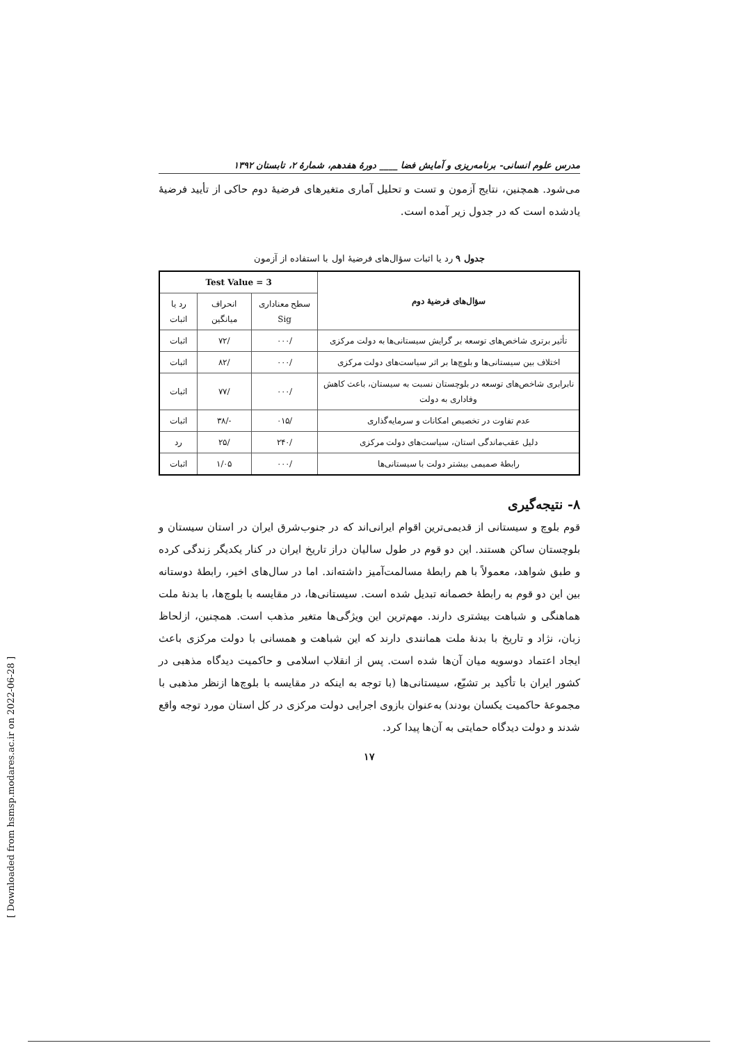مدرس علوم انسانی- برنامه‌ریزی و آمایش فضا ____ دورهٔ هفدهم، شمارهٔ ۲، تابستان ۱۳۹۲
می‌شود. همچنین، نتایج آزمون و تست و تحلیل آماری متغیرهای فرضیهٔ دوم حاکی از تأیید فرضیهٔ یادشده است که در جدول زیر آمده است.
جدول ۹ رد یا اثبات سؤال‌های فرضیهٔ اول با استفاده از آزمون
| سؤال‌های فرضیهٔ دوم | Test Value = 3 | | |
| --- | --- | --- | --- |
| | سطح معناداری Sig | انحراف میانگین | رد یا اثبات |
| تأثیر برتری شاخص‌های توسعه بر گرایش سیستانی‌ها به دولت مرکزی | /۰۰۰ | /۷۲ | اثبات |
| اختلاف بین سیستانی‌ها و بلوچ‌ها بر اثر سیاست‌های دولت مرکزی | /۰۰۰ | /۸۲ | اثبات |
| نابرابری شاخص‌های توسعه در بلوچستان نسبت به سیستان، باعث کاهش وفاداری به دولت | /۰۰۰ | /۷۷ | اثبات |
| عدم تفاوت در تخصیص امکانات و سرمایه‌گذاری | /۰۱۵ | -/۳۸ | اثبات |
| دلیل عقب‌ماندگی استان، سیاست‌های دولت مرکزی | /۲۴۰ | /۲۵ | رد |
| رابطهٔ صمیمی بیشتر دولت با سیستانی‌ها | /۰۰۰ | ۱/۰۵ | اثبات |
۸- نتیجه‌گیری
قوم بلوچ و سیستانی از قدیمی‌ترین اقوام ایرانی‌اند که در جنوب‌شرق ایران در استان سیستان و بلوچستان ساکن هستند. این دو قوم در طول سالیان دراز تاریخ ایران در کنار یکدیگر زندگی کرده و طبق شواهد، معمولاً با هم رابطهٔ مسالمت‌آمیز داشته‌اند. اما در سال‌های اخیر، رابطهٔ دوستانه بین این دو قوم به رابطهٔ خصمانه تبدیل شده است. سیستانی‌ها، در مقایسه با بلوچ‌ها، با بدنهٔ ملت هماهنگی و شباهت بیشتری دارند. مهم‌ترین این ویژگی‌ها متغیر مذهب است. همچنین، ازلحاظ زبان، نژاد و تاریخ با بدنهٔ ملت همانندی دارند که این شباهت و همسانی با دولت مرکزی باعث ایجاد اعتماد دوسویه میان آن‌ها شده است. پس از انقلاب اسلامی و حاکمیت دیدگاه مذهبی در کشور ایران با تأکید بر تشیّع، سیستانی‌ها (با توجه به اینکه در مقایسه با بلوچ‌ها ازنظر مذهبی با مجموعهٔ حاکمیت یکسان بودند) به‌عنوان بازوی اجرایی دولت مرکزی در کل استان مورد توجه واقع شدند و دولت دیدگاه حمایتی به آن‌ها پیدا کرد.
۱۷
[ Downloaded from hsmsp.modares.ac.ir on 2022-06-28 ]